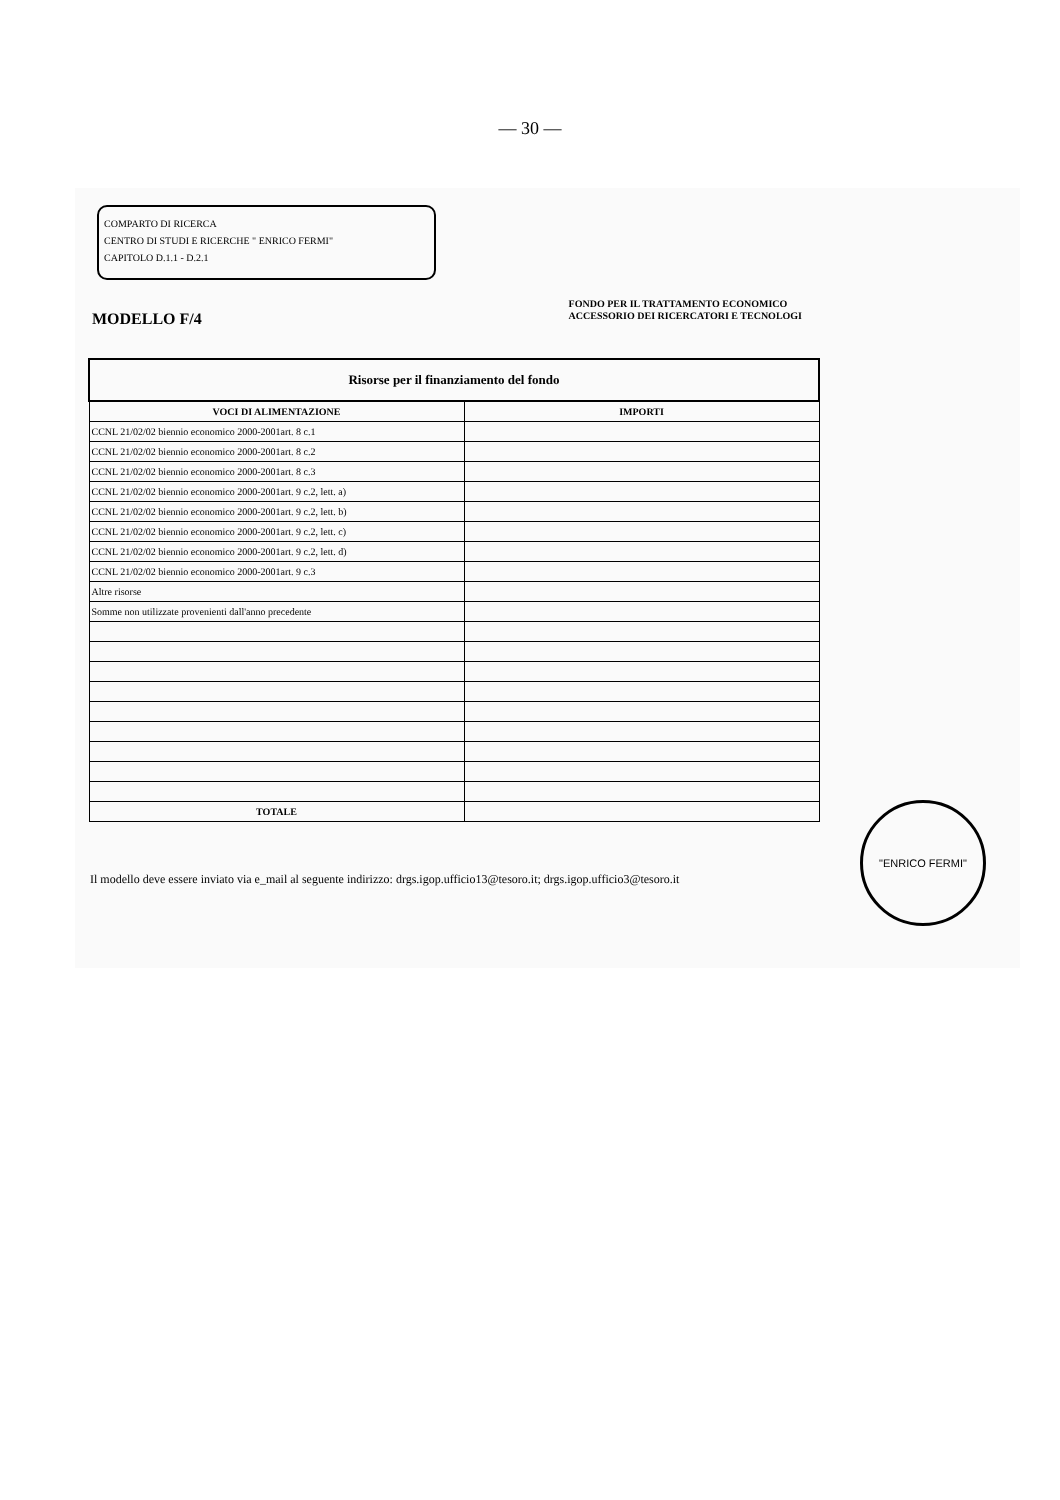— 30 —
COMPARTO DI RICERCA
CENTRO DI STUDI E RICERCHE " ENRICO FERMI"
CAPITOLO D.1.1 - D.2.1
MODELLO F/4
FONDO PER IL TRATTAMENTO ECONOMICO
ACCESSORIO DEI RICERCATORI E TECNOLOGI
| Risorse per il finanziamento del fondo | |
| --- | --- |
| VOCI DI ALIMENTAZIONE | IMPORTI |
| CCNL 21/02/02 biennio economico 2000-2001art. 8 c.1 | |
| CCNL 21/02/02 biennio economico 2000-2001art. 8 c.2 | |
| CCNL 21/02/02 biennio economico 2000-2001art. 8 c.3 | |
| CCNL 21/02/02 biennio economico 2000-2001art. 9 c.2, lett. a) | |
| CCNL 21/02/02 biennio economico 2000-2001art. 9 c.2, lett. b) | |
| CCNL 21/02/02 biennio economico 2000-2001art. 9 c.2, lett. c) | |
| CCNL 21/02/02 biennio economico 2000-2001art. 9 c.2, lett. d) | |
| CCNL 21/02/02 biennio economico 2000-2001art. 9 c.3 | |
| Altre risorse | |
| Somme non utilizzate provenienti dall'anno precedente | |
| TOTALE | |
Il modello deve essere inviato via e_mail al seguente indirizzo: drgs.igop.ufficio13@tesoro.it; drgs.igop.ufficio3@tesoro.it
"ENRICO FERMI"